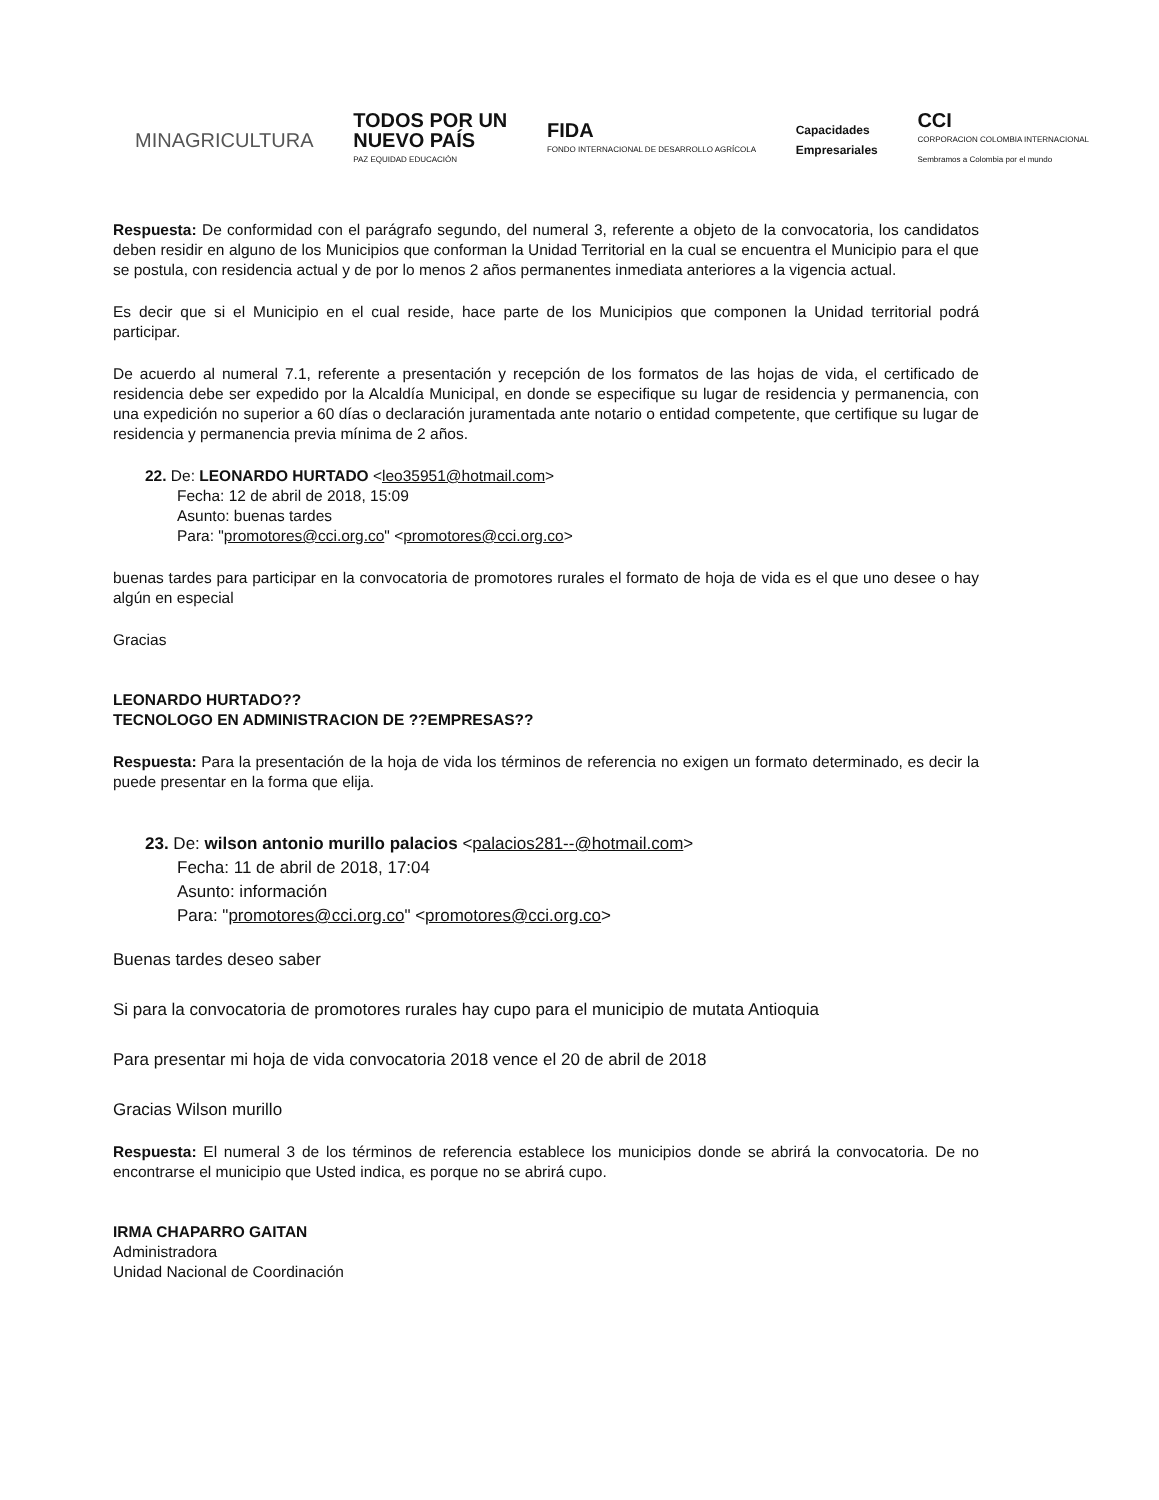MINAGRICULTURA
TODOS POR UN
NUEVO PAÍS
PAZ EQUIDAD EDUCACIÓN
FIDA
FONDO INTERNACIONAL DE DESARROLLO AGRÍCOLA
Capacidades
Empresariales
CCI
CORPORACION COLOMBIA INTERNACIONAL
Sembramos a Colombia por el mundo
Respuesta: De conformidad con el parágrafo segundo, del numeral 3, referente a objeto de la convocatoria, los candidatos deben residir en alguno de los Municipios que conforman la Unidad Territorial en la cual se encuentra el Municipio para el que se postula, con residencia actual y de por lo menos 2 años permanentes inmediata anteriores a la vigencia actual.
Es decir que si el Municipio en el cual reside, hace parte de los Municipios que componen la Unidad territorial podrá participar.
De acuerdo al numeral 7.1, referente a presentación y recepción de los formatos de las hojas de vida, el certificado de residencia debe ser expedido por la Alcaldía Municipal, en donde se especifique su lugar de residencia y permanencia, con una expedición no superior a 60 días o declaración juramentada ante notario o entidad competente, que certifique su lugar de residencia y permanencia previa mínima de 2 años.
22. De: LEONARDO HURTADO <leo35951@hotmail.com>
Fecha: 12 de abril de 2018, 15:09
Asunto: buenas tardes
Para: "promotores@cci.org.co" <promotores@cci.org.co>
buenas tardes para participar en la convocatoria de promotores rurales el formato de hoja de vida es el que uno desee o hay algún en especial
Gracias
LEONARDO HURTADO??
TECNOLOGO EN ADMINISTRACION DE ??EMPRESAS??
Respuesta: Para la presentación de la hoja de vida los términos de referencia no exigen un formato determinado, es decir la puede presentar en la forma que elija.
23. De: wilson antonio murillo palacios <palacios281--@hotmail.com>
Fecha: 11 de abril de 2018, 17:04
Asunto: información
Para: "promotores@cci.org.co" <promotores@cci.org.co>
Buenas tardes deseo saber
Si para la convocatoria de promotores rurales hay cupo para el municipio de mutata Antioquia
Para presentar mi hoja de vida convocatoria 2018 vence el 20 de abril de 2018
Gracias Wilson murillo
Respuesta: El numeral 3 de los términos de referencia establece los municipios donde se abrirá la convocatoria. De no encontrarse el municipio que Usted indica, es porque no se abrirá cupo.
IRMA CHAPARRO GAITAN
Administradora
Unidad Nacional de Coordinación